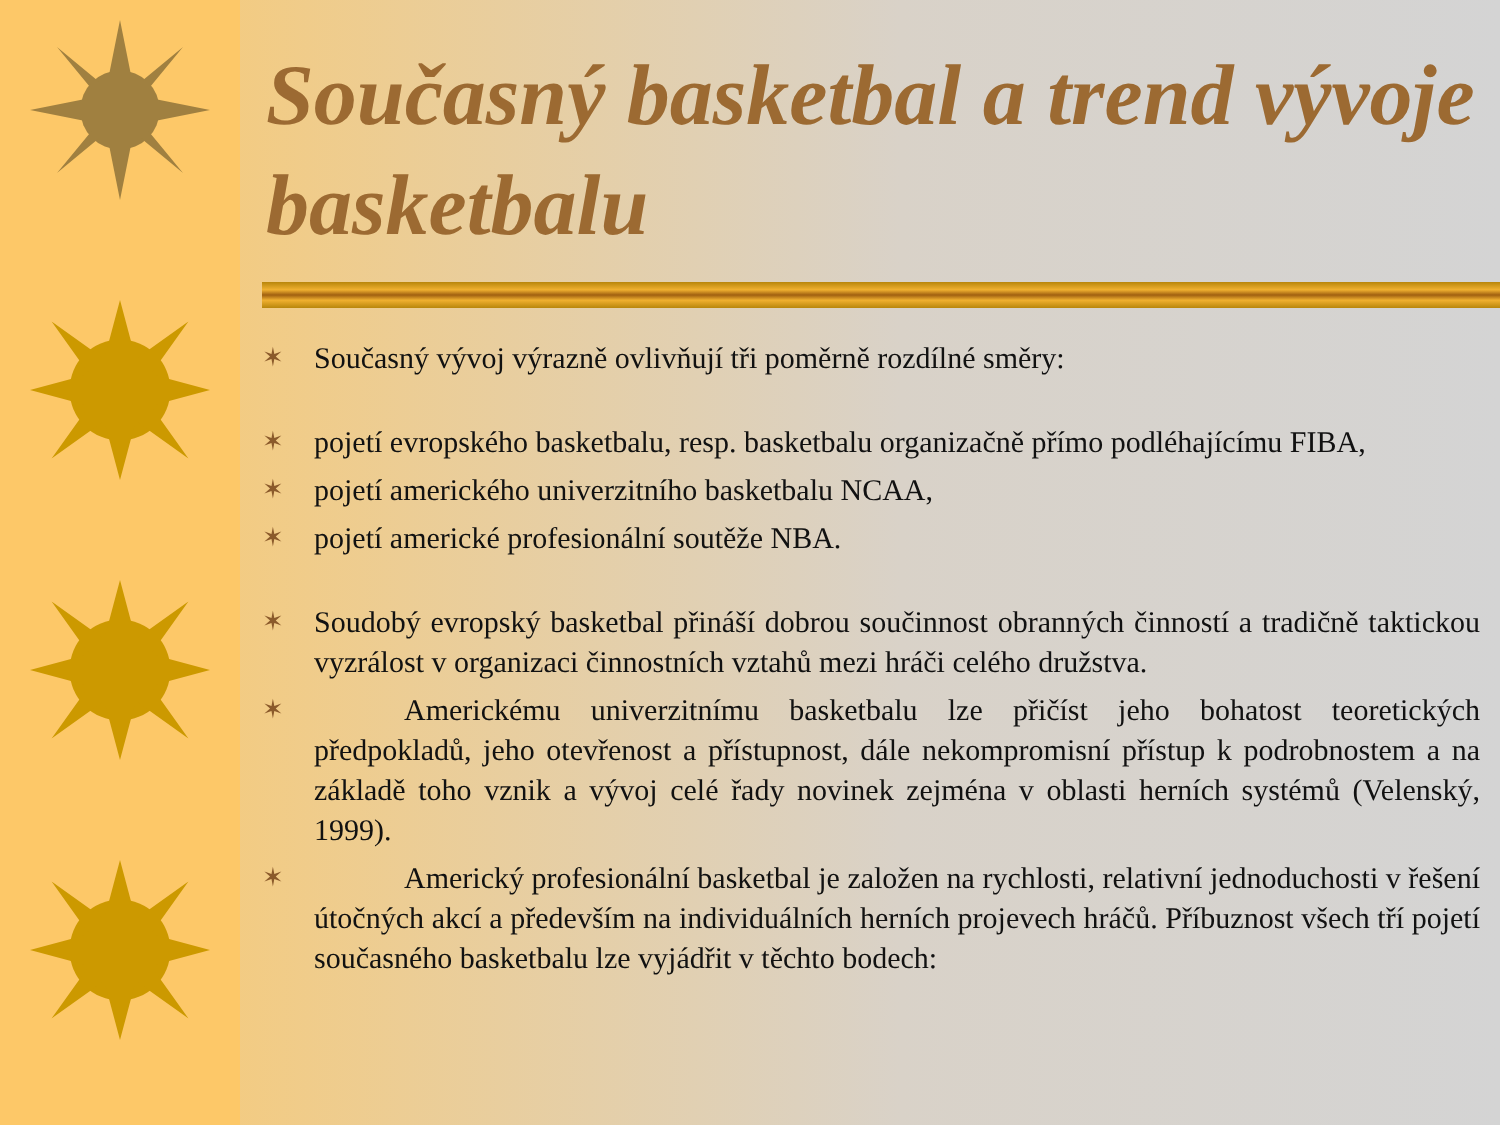Současný basketbal a trend vývoje basketbalu
✶ Současný vývoj výrazně ovlivňují tři poměrně rozdílné směry:
✶ pojetí evropského basketbalu, resp. basketbalu organizačně přímo podléhajícímu FIBA,
✶ pojetí amerického univerzitního basketbalu NCAA,
✶ pojetí americké profesionální soutěže NBA.
✶ Soudobý evropský basketbal přináší dobrou součinnost obranných činností a tradičně taktickou vyzrálost v organizaci činnostních vztahů mezi hráči celého družstva.
✶   Americkému univerzitnímu basketbalu lze přičíst jeho bohatost teoretických předpokladů, jeho otevřenost a přístupnost, dále nekompromisní přístup k podrobnostem a na základě toho vznik a vývoj celé řady novinek zejména v oblasti herních systémů (Velenský, 1999).
✶   Americký profesionální basketbal je založen na rychlosti, relativní jednoduchosti v řešení útočných akcí a především na individuálních herních projevech hráčů. Příbuznost všech tří pojetí současného basketbalu lze vyjádřit v těchto bodech: